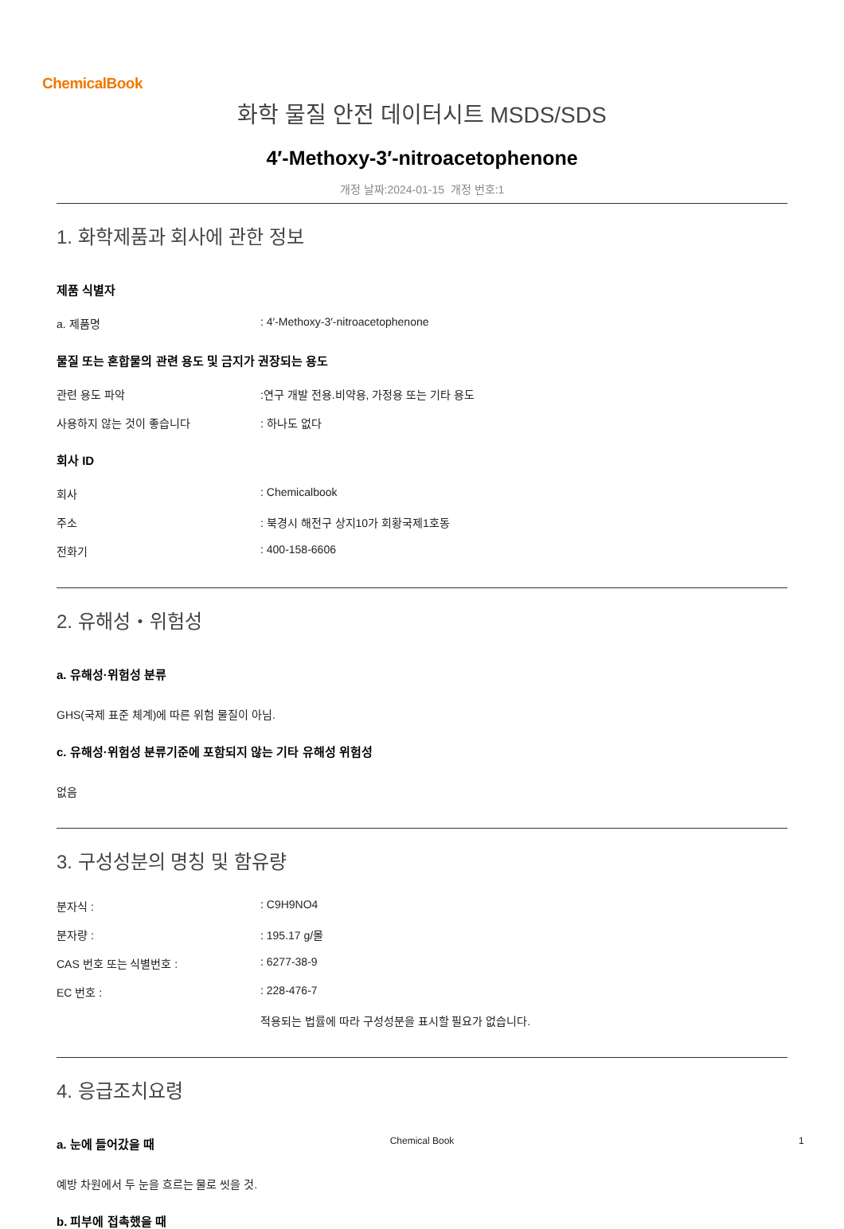ChemicalBook
화학 물질 안전 데이터시트 MSDS/SDS
4′-Methoxy-3′-nitroacetophenone
개정 날짜:2024-01-15 개정 번호:1
1. 화학제품과 회사에 관한 정보
제품 식별자
a. 제품명: 4′-Methoxy-3′-nitroacetophenone
물질 또는 혼합물의 관련 용도 및 금지가 권장되는 용도
관련 용도 파악:연구 개발 전용.비약용, 가정용 또는 기타 용도
사용하지 않는 것이 좋습니다: 하나도 없다
회사 ID
회사: Chemicalbook
주소: 북경시 해전구 상지10가 회황국제1호동
전화기: 400-158-6606
2. 유해성・위험성
a. 유해성·위험성 분류
GHS(국제 표준 체계)에 따른 위험 물질이 아님.
c. 유해성·위험성 분류기준에 포함되지 않는 기타 유해성 위험성
없음
3. 구성성분의 명칭 및 함유량
분자식 :: C9H9NO4
분자량 :: 195.17 g/몰
CAS 번호 또는 식별번호 :: 6277-38-9
EC 번호 :: 228-476-7
적용되는 법률에 따라 구성성분을 표시할 필요가 없습니다.
4. 응급조치요령
a. 눈에 들어갔을 때
예방 차원에서 두 눈을 흐르는 물로 씻을 것.
b. 피부에 접촉했을 때
Chemical Book 1